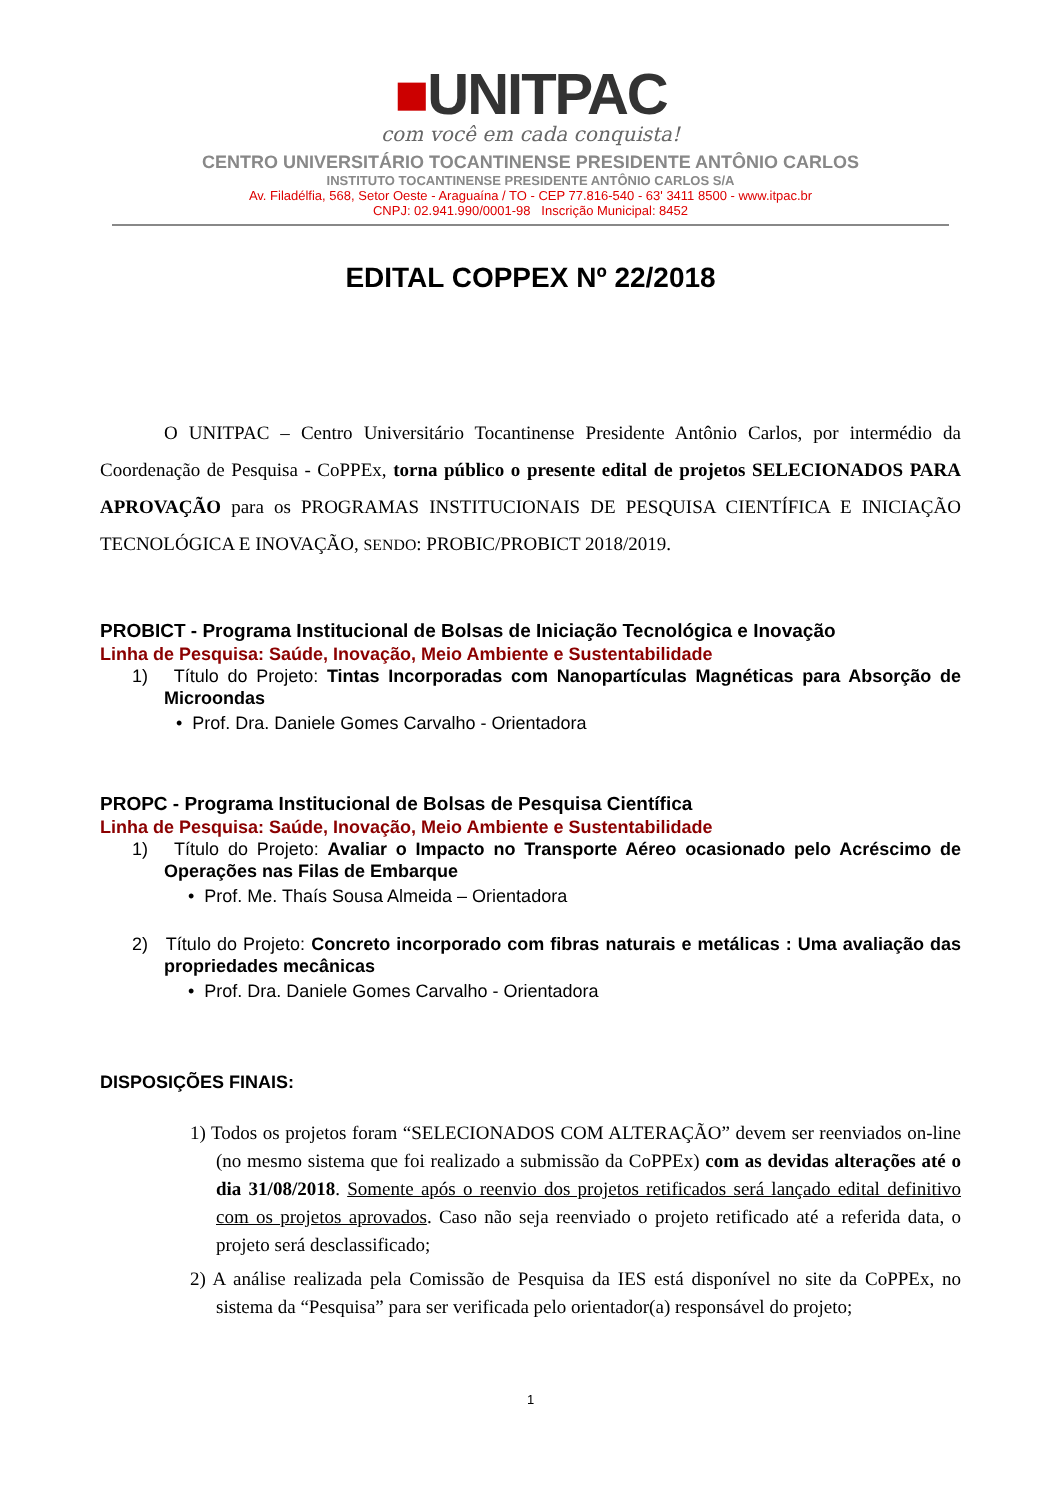■UNITPAC
com você em cada conquista!
CENTRO UNIVERSITÁRIO TOCANTINENSE PRESIDENTE ANTÔNIO CARLOS
INSTITUTO TOCANTINENSE PRESIDENTE ANTÔNIO CARLOS S/A
Av. Filadélfia, 568, Setor Oeste - Araguaína / TO - CEP 77.816-540 - 63' 3411 8500 - www.itpac.br
CNPJ: 02.941.990/0001-98 Inscrição Municipal: 8452
EDITAL COPPEX Nº 22/2018
O UNITPAC – Centro Universitário Tocantinense Presidente Antônio Carlos, por intermédio da Coordenação de Pesquisa - CoPPEx, torna público o presente edital de projetos SELECIONADOS PARA APROVAÇÃO para os PROGRAMAS INSTITUCIONAIS DE PESQUISA CIENTÍFICA E INICIAÇÃO TECNOLÓGICA E INOVAÇÃO, SENDO: PROBIC/PROBICT 2018/2019.
PROBICT - Programa Institucional de Bolsas de Iniciação Tecnológica e Inovação
Linha de Pesquisa: Saúde, Inovação, Meio Ambiente e Sustentabilidade
1) Título do Projeto: Tintas Incorporadas com Nanopartículas Magnéticas para Absorção de Microondas
• Prof. Dra. Daniele Gomes Carvalho - Orientadora
PROPC - Programa Institucional de Bolsas de Pesquisa Científica
Linha de Pesquisa: Saúde, Inovação, Meio Ambiente e Sustentabilidade
1) Título do Projeto: Avaliar o Impacto no Transporte Aéreo ocasionado pelo Acréscimo de Operações nas Filas de Embarque
• Prof. Me. Thaís Sousa Almeida – Orientadora
2) Título do Projeto: Concreto incorporado com fibras naturais e metálicas : Uma avaliação das propriedades mecânicas
• Prof. Dra. Daniele Gomes Carvalho - Orientadora
DISPOSIÇÕES FINAIS:
1) Todos os projetos foram “SELECIONADOS COM ALTERAÇÃO” devem ser reenviados on-line (no mesmo sistema que foi realizado a submissão da CoPPEx) com as devidas alterações até o dia 31/08/2018. Somente após o reenvio dos projetos retificados será lançado edital definitivo com os projetos aprovados. Caso não seja reenviado o projeto retificado até a referida data, o projeto será desclassificado;
2) A análise realizada pela Comissão de Pesquisa da IES está disponível no site da CoPPEx, no sistema da “Pesquisa” para ser verificada pelo orientador(a) responsável do projeto;
1